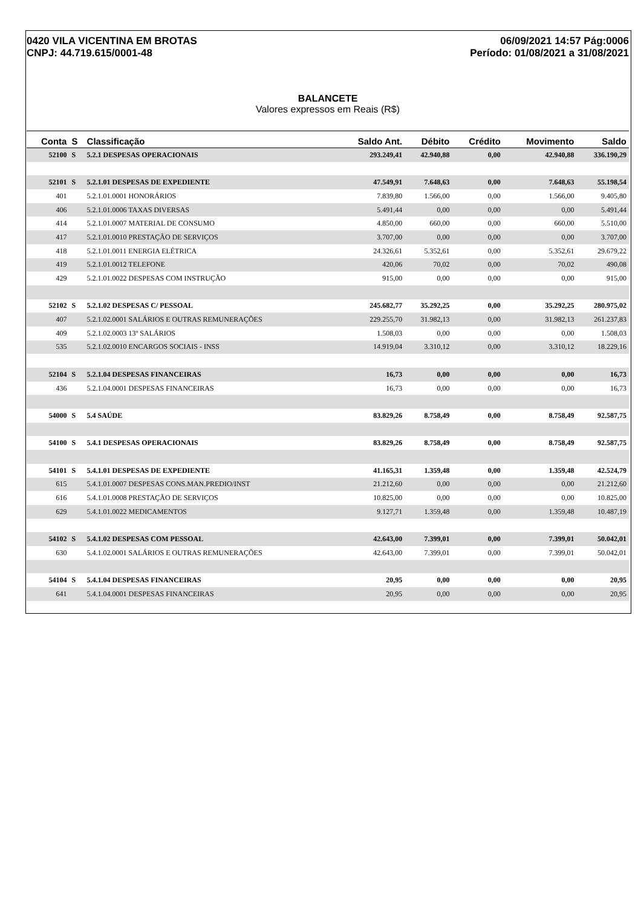0420 VILA VICENTINA EM BROTAS
CNPJ: 44.719.615/0001-48
06/09/2021 14:57 Pág:0006
Período: 01/08/2021 a 31/08/2021
BALANCETE
Valores expressos em Reais (R$)
| Conta | S | Classificação | Saldo Ant. | Débito | Crédito | Movimento | Saldo |
| --- | --- | --- | --- | --- | --- | --- | --- |
| 52100 | S | 5.2.1 DESPESAS OPERACIONAIS | 293.249,41 | 42.940,88 | 0,00 | 42.940,88 | 336.190,29 |
| 52101 | S | 5.2.1.01 DESPESAS DE EXPEDIENTE | 47.549,91 | 7.648,63 | 0,00 | 7.648,63 | 55.198,54 |
| 401 | | 5.2.1.01.0001 HONORÁRIOS | 7.839,80 | 1.566,00 | 0,00 | 1.566,00 | 9.405,80 |
| 406 | | 5.2.1.01.0006 TAXAS DIVERSAS | 5.491,44 | 0,00 | 0,00 | 0,00 | 5.491,44 |
| 414 | | 5.2.1.01.0007 MATERIAL DE CONSUMO | 4.850,00 | 660,00 | 0,00 | 660,00 | 5.510,00 |
| 417 | | 5.2.1.01.0010 PRESTAÇÃO DE SERVIÇOS | 3.707,00 | 0,00 | 0,00 | 0,00 | 3.707,00 |
| 418 | | 5.2.1.01.0011 ENERGIA ELÉTRICA | 24.326,61 | 5.352,61 | 0,00 | 5.352,61 | 29.679,22 |
| 419 | | 5.2.1.01.0012 TELEFONE | 420,06 | 70,02 | 0,00 | 70,02 | 490,08 |
| 429 | | 5.2.1.01.0022 DESPESAS COM INSTRUÇÃO | 915,00 | 0,00 | 0,00 | 0,00 | 915,00 |
| 52102 | S | 5.2.1.02 DESPESAS C/ PESSOAL | 245.682,77 | 35.292,25 | 0,00 | 35.292,25 | 280.975,02 |
| 407 | | 5.2.1.02.0001 SALÁRIOS E OUTRAS REMUNERAÇÕES | 229.255,70 | 31.982,13 | 0,00 | 31.982,13 | 261.237,83 |
| 409 | | 5.2.1.02.0003 13º SALÁRIOS | 1.508,03 | 0,00 | 0,00 | 0,00 | 1.508,03 |
| 535 | | 5.2.1.02.0010 ENCARGOS SOCIAIS - INSS | 14.919,04 | 3.310,12 | 0,00 | 3.310,12 | 18.229,16 |
| 52104 | S | 5.2.1.04 DESPESAS FINANCEIRAS | 16,73 | 0,00 | 0,00 | 0,00 | 16,73 |
| 436 | | 5.2.1.04.0001 DESPESAS FINANCEIRAS | 16,73 | 0,00 | 0,00 | 0,00 | 16,73 |
| 54000 | S | 5.4 SAÚDE | 83.829,26 | 8.758,49 | 0,00 | 8.758,49 | 92.587,75 |
| 54100 | S | 5.4.1 DESPESAS OPERACIONAIS | 83.829,26 | 8.758,49 | 0,00 | 8.758,49 | 92.587,75 |
| 54101 | S | 5.4.1.01 DESPESAS DE EXPEDIENTE | 41.165,31 | 1.359,48 | 0,00 | 1.359,48 | 42.524,79 |
| 615 | | 5.4.1.01.0007 DESPESAS CONS.MAN.PREDIO/INST | 21.212,60 | 0,00 | 0,00 | 0,00 | 21.212,60 |
| 616 | | 5.4.1.01.0008 PRESTAÇÃO DE SERVIÇOS | 10.825,00 | 0,00 | 0,00 | 0,00 | 10.825,00 |
| 629 | | 5.4.1.01.0022 MEDICAMENTOS | 9.127,71 | 1.359,48 | 0,00 | 1.359,48 | 10.487,19 |
| 54102 | S | 5.4.1.02 DESPESAS COM PESSOAL | 42.643,00 | 7.399,01 | 0,00 | 7.399,01 | 50.042,01 |
| 630 | | 5.4.1.02.0001 SALÁRIOS E OUTRAS REMUNERAÇÕES | 42.643,00 | 7.399,01 | 0,00 | 7.399,01 | 50.042,01 |
| 54104 | S | 5.4.1.04 DESPESAS FINANCEIRAS | 20,95 | 0,00 | 0,00 | 0,00 | 20,95 |
| 641 | | 5.4.1.04.0001 DESPESAS FINANCEIRAS | 20,95 | 0,00 | 0,00 | 0,00 | 20,95 |